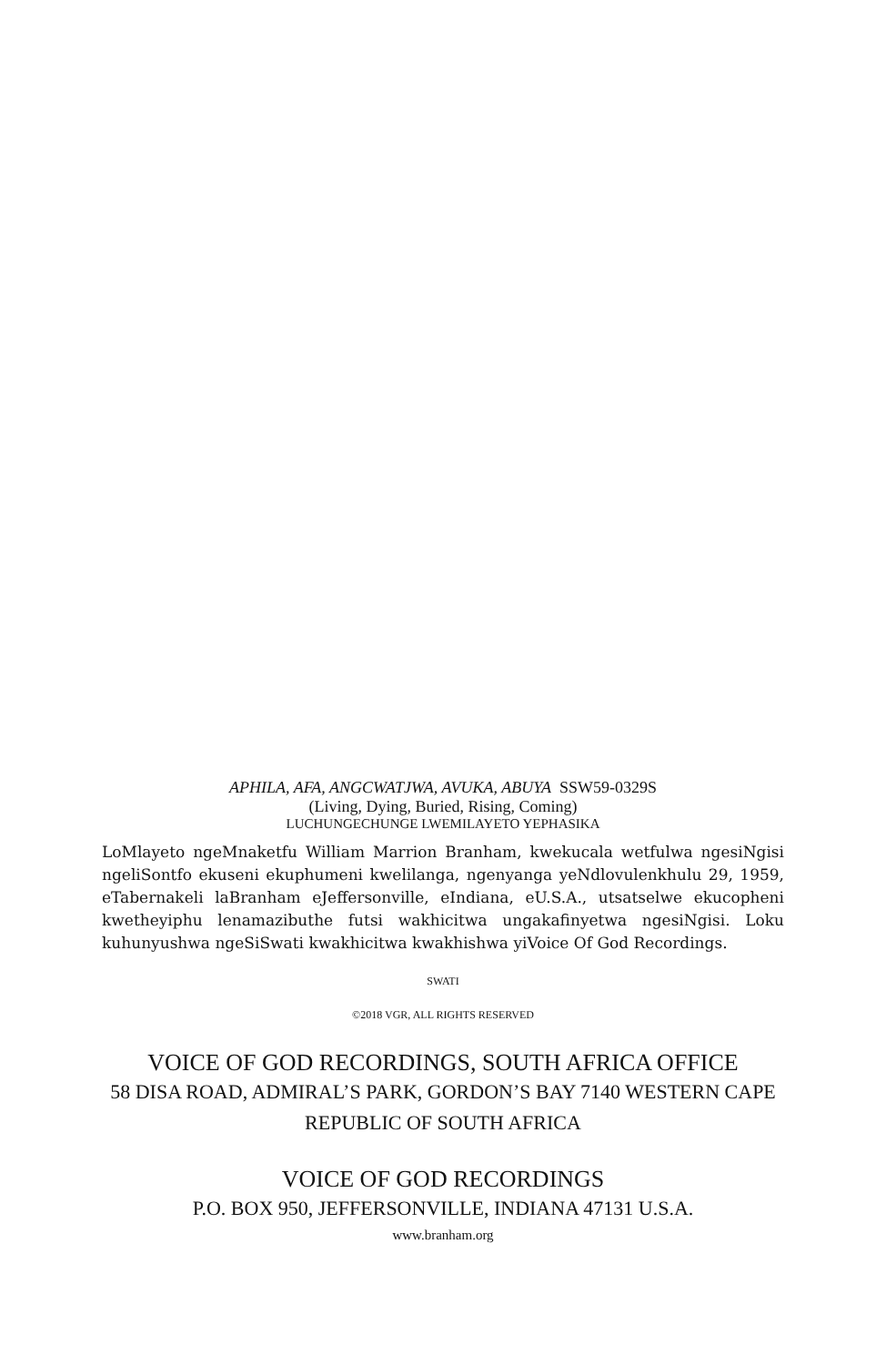APHILA, AFA, ANGCWATJWA, AVUKA, ABUYA SSW59-0329S
(Living, Dying, Buried, Rising, Coming)
LUCHUNGECHUNGE LWEMILAYETO YEPHASIKA
LoMlayeto ngeMnaketfu William Marrion Branham, kwekucala wetfulwa ngesiNgisi ngeliSontfo ekuseni ekuphumeni kwelilanga, ngenyanga yeNdlovulenkhulu 29, 1959, eTabernakeli laBranham eJeffersonville, eIndiana, eU.S.A., utsatselwe ekucopheni kwetheyiphu lenamazibuthe futsi wakhicitwa ungakafinyetwa ngesiNgisi. Loku kuhunyushwa ngeSiSwati kwakhicitwa kwakhishwa yiVoice Of God Recordings.
SWATI
©2018 VGR, ALL RIGHTS RESERVED
VOICE OF GOD RECORDINGS, SOUTH AFRICA OFFICE
58 DISA ROAD, ADMIRAL’S PARK, GORDON’S BAY 7140 WESTERN CAPE
REPUBLIC OF SOUTH AFRICA
VOICE OF GOD RECORDINGS
P.O. BOX 950, JEFFERSONVILLE, INDIANA 47131 U.S.A.
www.branham.org